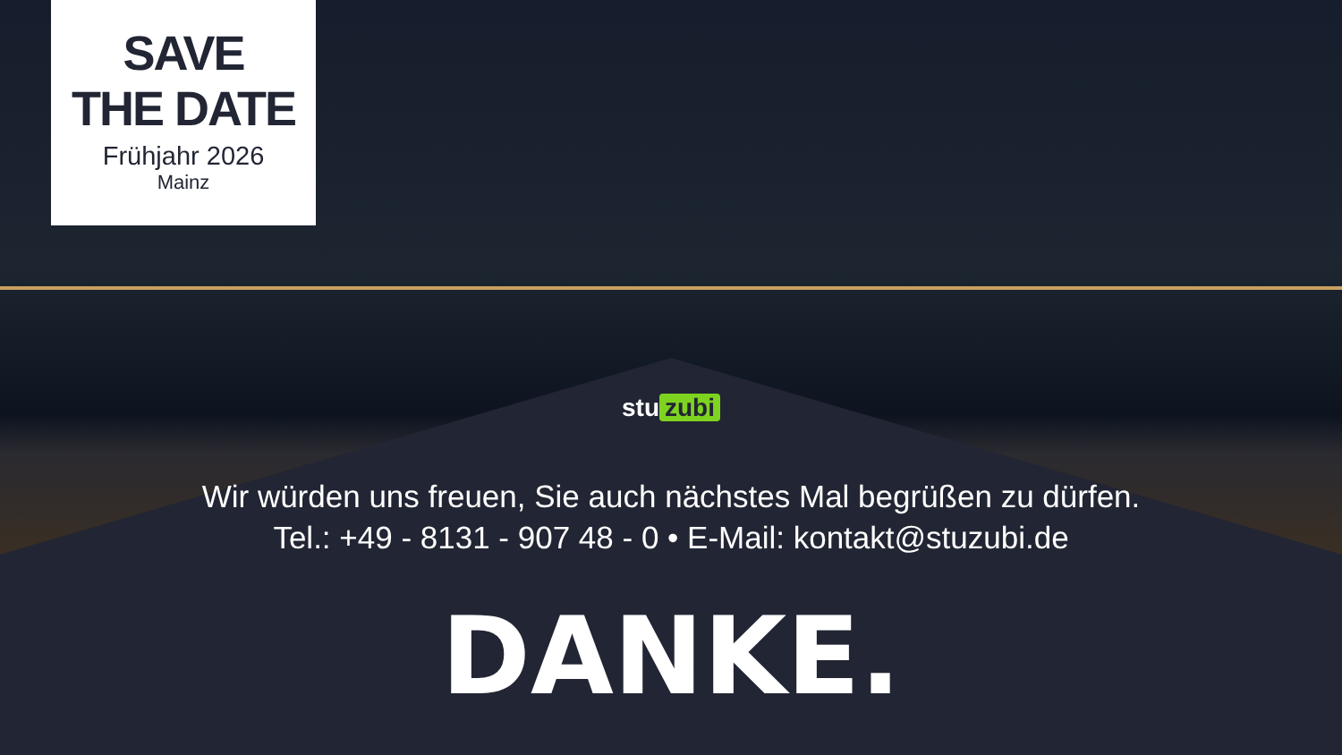SAVE
THE DATE
Frühjahr 2026
Mainz
stu zubi
Wir würden uns freuen, Sie auch nächstes Mal begrüßen zu dürfen.
Tel.: +49 - 8131 - 907 48 - 0 • E-Mail: kontakt@stuzubi.de
DANKE.